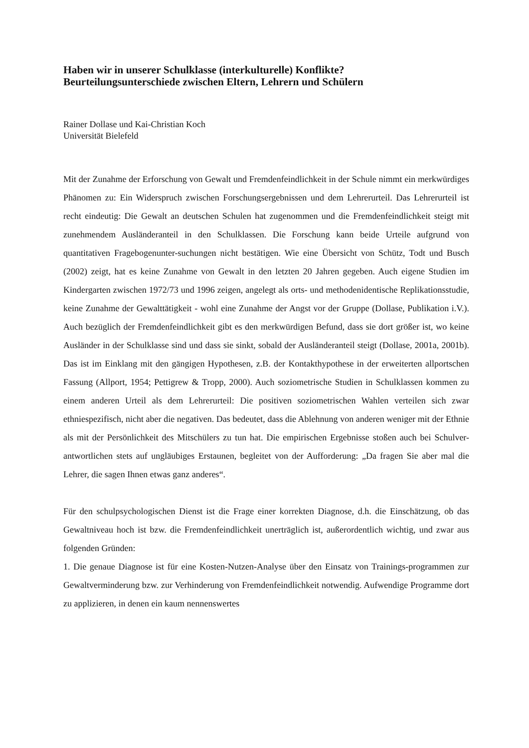Haben wir in unserer Schulklasse (interkulturelle) Konflikte?
Beurteilungsunterschiede zwischen Eltern, Lehrern und Schülern
Rainer Dollase und Kai-Christian Koch
Universität Bielefeld
Mit der Zunahme der Erforschung von Gewalt und Fremdenfeindlichkeit in der Schule nimmt ein merkwürdiges Phänomen zu: Ein Widerspruch zwischen Forschungsergebnissen und dem Lehrerurteil. Das Lehrerurteil ist recht eindeutig: Die Gewalt an deutschen Schulen hat zugenommen und die Fremdenfeindlichkeit steigt mit zunehmendem Ausländeranteil in den Schulklassen. Die Forschung kann beide Urteile aufgrund von quantitativen Fragebogenunter-suchungen nicht bestätigen. Wie eine Übersicht von Schütz, Todt und Busch (2002) zeigt, hat es keine Zunahme von Gewalt in den letzten 20 Jahren gegeben. Auch eigene Studien im Kindergarten zwischen 1972/73 und 1996 zeigen, angelegt als orts- und methodenidentische Replikationsstudie, keine Zunahme der Gewalttätigkeit - wohl eine Zunahme der Angst vor der Gruppe (Dollase, Publikation i.V.). Auch bezüglich der Fremdenfeindlichkeit gibt es den merkwürdigen Befund, dass sie dort größer ist, wo keine Ausländer in der Schulklasse sind und dass sie sinkt, sobald der Ausländeranteil steigt (Dollase, 2001a, 2001b). Das ist im Einklang mit den gängigen Hypothesen, z.B. der Kontakthypothese in der erweiterten allportschen Fassung (Allport, 1954; Pettigrew & Tropp, 2000). Auch soziometrische Studien in Schulklassen kommen zu einem anderen Urteil als dem Lehrerurteil: Die positiven soziometrischen Wahlen verteilen sich zwar ethniespezifisch, nicht aber die negativen. Das bedeutet, dass die Ablehnung von anderen weniger mit der Ethnie als mit der Persönlichkeit des Mitschülers zu tun hat. Die empirischen Ergebnisse stoßen auch bei Schulver-antwortlichen stets auf ungläubiges Erstaunen, begleitet von der Aufforderung: „Da fragen Sie aber mal die Lehrer, die sagen Ihnen etwas ganz anderes“.
Für den schulpsychologischen Dienst ist die Frage einer korrekten Diagnose, d.h. die Einschätzung, ob das Gewaltniveau hoch ist bzw. die Fremdenfeindlichkeit unerträglich ist, außerordentlich wichtig, und zwar aus folgenden Gründen:
1. Die genaue Diagnose ist für eine Kosten-Nutzen-Analyse über den Einsatz von Trainings-programmen zur Gewaltverminderung bzw. zur Verhinderung von Fremdenfeindlichkeit notwendig. Aufwendige Programme dort zu applizieren, in denen ein kaum nennenswertes